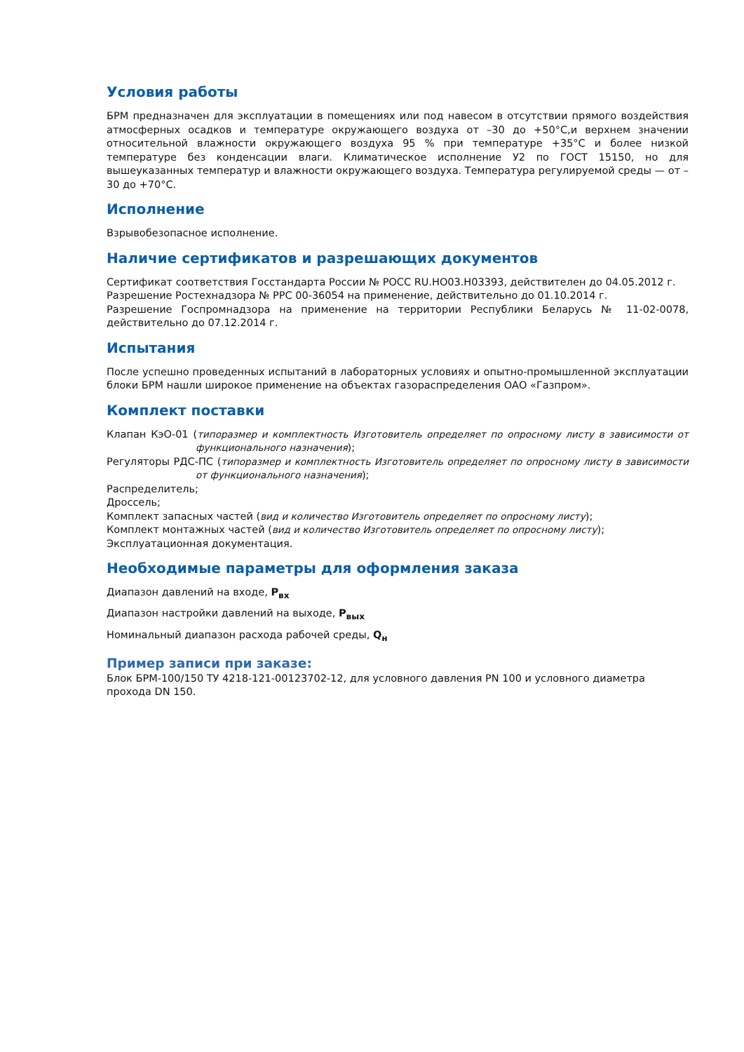Условия работы
БРМ предназначен для эксплуатации в помещениях или под навесом в отсутствии прямого воздействия атмосферных осадков и температуре окружающего воздуха от –30 до +50°С,и верхнем значении относительной влажности окружающего воздуха 95 % при температуре +35°С и более низкой температуре без конденсации влаги. Климатическое исполнение У2 по ГОСТ 15150, но для вышеуказанных температур и влажности окружающего воздуха. Температура регулируемой среды — от –30 до +70°С.
Исполнение
Взрывобезопасное исполнение.
Наличие сертификатов и разрешающих документов
Сертификат соответствия Госстандарта России № РОСС RU.НО03.Н03393, действителен до 04.05.2012 г.
Разрешение Ростехнадзора № РРС 00-36054 на применение, действительно до 01.10.2014 г.
Разрешение Госпромнадзора на применение на территории Республики Беларусь № 11-02-0078, действительно до 07.12.2014 г.
Испытания
После успешно проведенных испытаний в лабораторных условиях и опытно-промышленной эксплуатации блоки БРМ нашли широкое применение на объектах газораспределения ОАО «Газпром».
Комплект поставки
Клапан КэО-01 (типоразмер и комплектность Изготовитель определяет по опросному листу в зависимости от функционального назначения);
Регуляторы РДС-ПС (типоразмер и комплектность Изготовитель определяет по опросному листу в зависимости от функционального назначения);
Распределитель;
Дроссель;
Комплект запасных частей (вид и количество Изготовитель определяет по опросному листу);
Комплект монтажных частей (вид и количество Изготовитель определяет по опросному листу);
Эксплуатационная документация.
Необходимые параметры для оформления заказа
Диапазон давлений на входе, P<sub>вх</sub>
Диапазон настройки давлений на выходе, P<sub>вых</sub>
Номинальный диапазон расхода рабочей среды, Q<sub>н</sub>
Пример записи при заказе:
Блок БРМ-100/150 ТУ 4218-121-00123702-12, для условного давления PN 100 и условного диаметра прохода DN 150.